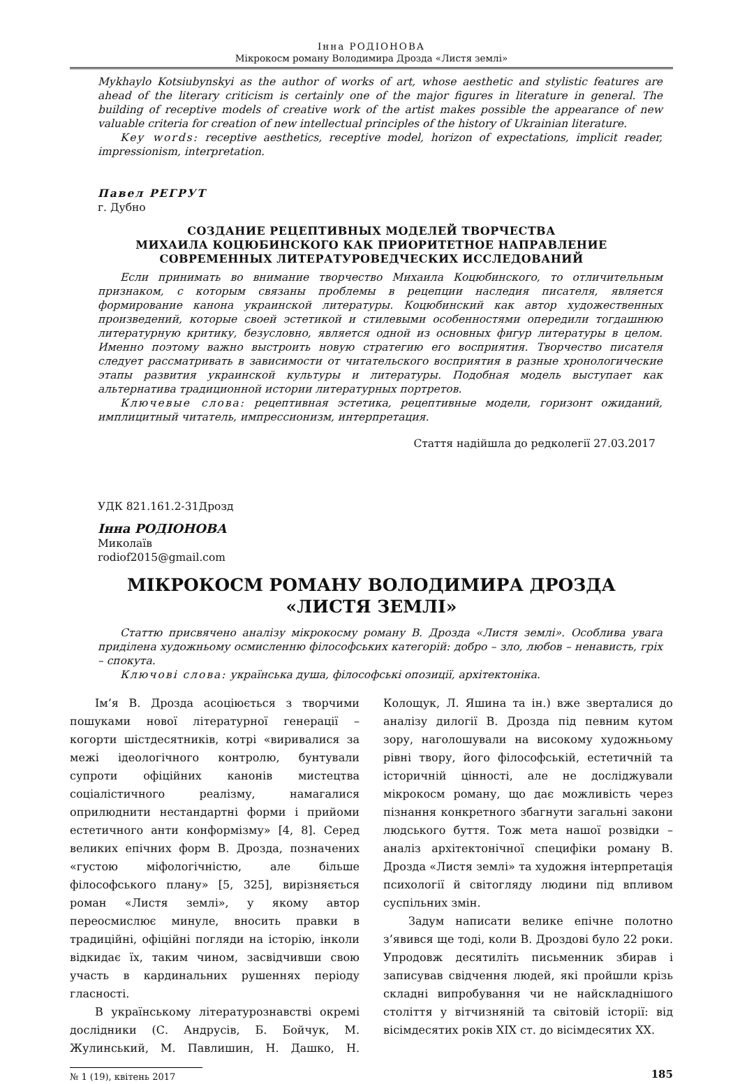Інна РОДІОНОВА
Мікрокосм роману Володимира Дрозда «Листя землі»
Mykhaylo Kotsiubynskyi as the author of works of art, whose aesthetic and stylistic features are ahead of the literary criticism is certainly one of the major figures in literature in general. The building of receptive models of creative work of the artist makes possible the appearance of new valuable criteria for creation of new intellectual principles of the history of Ukrainian literature.
Key words: receptive aesthetics, receptive model, horizon of expectations, implicit reader, impressionism, interpretation.
Павел РЕГРУТ
г. Дубно
СОЗДАНИЕ РЕЦЕПТИВНЫХ МОДЕЛЕЙ ТВОРЧЕСТВА
МИХАИЛА КОЦЮБИНСКОГО КАК ПРИОРИТЕТНОЕ НАПРАВЛЕНИЕ
СОВРЕМЕННЫХ ЛИТЕРАТУРОВЕДЧЕСКИХ ИССЛЕДОВАНИЙ
Если принимать во внимание творчество Михаила Коцюбинского, то отличительным признаком, с которым связаны проблемы в рецепции наследия писателя, является формирование канона украинской литературы. Коцюбинский как автор художественных произведений, которые своей эстетикой и стилевыми особенностями опередили тогдашнюю литературную критику, безусловно, является одной из основных фигур литературы в целом. Именно поэтому важно выстроить новую стратегию его восприятия. Творчество писателя следует рассматривать в зависимости от читательского восприятия в разные хронологические этапы развития украинской культуры и литературы. Подобная модель выступает как альтернатива традиционной истории литературных портретов.
Ключевые слова: рецептивная эстетика, рецептивные модели, горизонт ожиданий, имплицитный читатель, импрессионизм, интерпретация.
Стаття надійшла до редколегії 27.03.2017
УДК 821.161.2-31Дрозд
Інна РОДІОНОВА
Миколаїв
rodiof2015@gmail.com
МІКРОКОСМ РОМАНУ ВОЛОДИМИРА ДРОЗДА
«ЛИСТЯ ЗЕМЛІ»
Статтю присвячено аналізу мікрокосму роману В. Дрозда «Листя землі». Особлива увага приділена художньому осмисленню філософських категорій: добро – зло, любов – ненависть, гріх – спокута.
Ключові слова: українська душа, філософські опозиції, архітектоніка.
Ім’я В. Дрозда асоціюється з творчими пошуками нової літературної генерації – когорти шістдесятників, котрі «виривалися за межі ідеологічного контролю, бунтували супроти офіційних канонів мистецтва соціалістичного реалізму, намагалися оприлюднити нестандартні форми і прийоми естетичного анти конформізму» [4, 8]. Серед великих епічних форм В. Дрозда, позначених «густою міфологічністю, але більше філософського плану» [5, 325], вирізняється роман «Листя землі», у якому автор переосмислює минуле, вносить правки в традиційні, офіційні погляди на історію, інколи відкидає їх, таким чином, засвідчивши свою участь в кардинальних рушеннях періоду гласності.
В українському літературознавстві окремі дослідники (С. Андрусів, Б. Бойчук, М. Жулинський, М. Павлишин, Н. Дашко, Н. Колощук, Л. Яшина та ін.) вже зверталися до аналізу дилогії В. Дрозда під певним кутом зору, наголошували на високому художньому рівні твору, його філософській, естетичній та історичній цінності, але не досліджували мікрокосм роману, що дає можливість через пізнання конкретного збагнути загальні закони людського буття. Тож мета нашої розвідки – аналіз архітектонічної специфіки роману В. Дрозда «Листя землі» та художня інтерпретація психології й світогляду людини під впливом суспільних змін.
Задум написати велике епічне полотно з’явився ще тоді, коли В. Дроздові було 22 роки. Упродовж десятиліть письменник збирав і записував свідчення людей, які пройшли крізь складні випробування чи не найскладнішого століття у вітчизняній та світовій історії: від вісімдесятих років XIX ст. до вісімдесятих XX.
№ 1 (19), квітень 2017 185